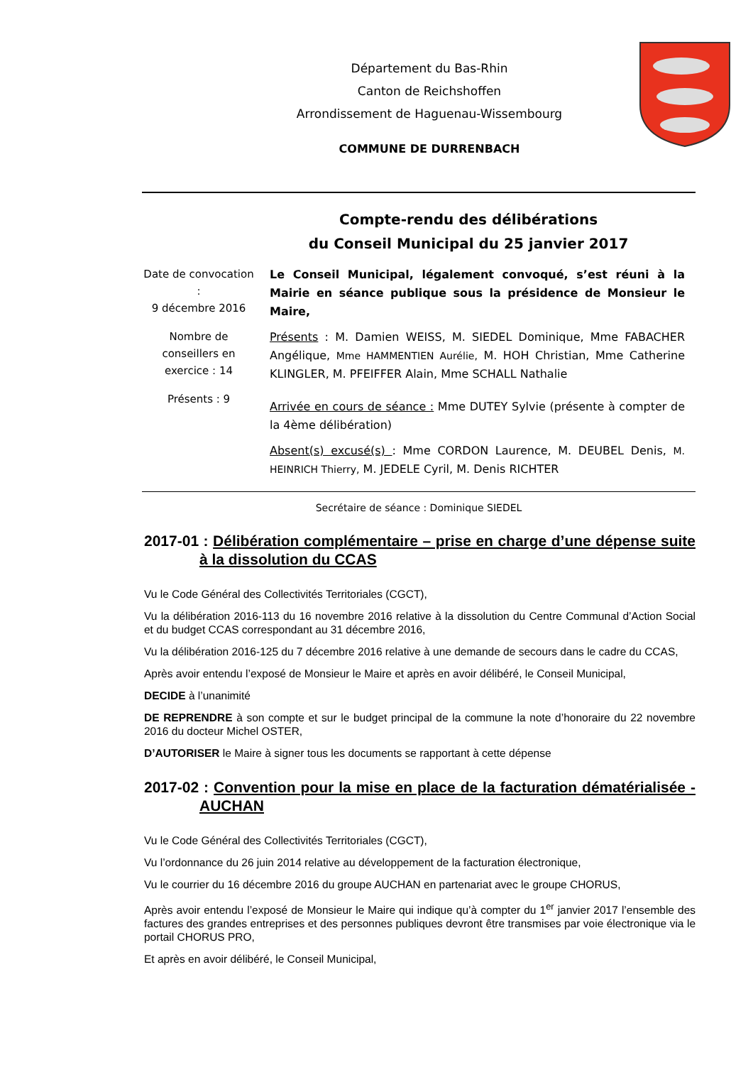Département du Bas-Rhin
Canton de Reichshoffen
Arrondissement de Haguenau-Wissembourg
COMMUNE DE DURRENBACH
Compte-rendu des délibérations
du Conseil Municipal du 25 janvier 2017
Date de convocation :
9 décembre 2016
Nombre de conseillers en exercice : 14
Présents : 9
Le Conseil Municipal, légalement convoqué, s’est réuni à la Mairie en séance publique sous la présidence de Monsieur le Maire,
Présents : M. Damien WEISS, M. SIEDEL Dominique, Mme FABACHER Angélique, Mme HAMMENTIEN Aurélie, M. HOH Christian, Mme Catherine KLINGLER, M. PFEIFFER Alain, Mme SCHALL Nathalie
Arrivée en cours de séance : Mme DUTEY Sylvie (présente à compter de la 4ème délibération)
Absent(s) excusé(s) : Mme CORDON Laurence, M. DEUBEL Denis, M. HEINRICH Thierry, M. JEDELE Cyril, M. Denis RICHTER
Secrétaire de séance : Dominique SIEDEL
2017-01 : Délibération complémentaire – prise en charge d’une dépense suite à la dissolution du CCAS
Vu le Code Général des Collectivités Territoriales (CGCT),
Vu la délibération 2016-113 du 16 novembre 2016 relative à la dissolution du Centre Communal d’Action Social et du budget CCAS correspondant au 31 décembre 2016,
Vu la délibération 2016-125 du 7 décembre 2016 relative à une demande de secours dans le cadre du CCAS,
Après avoir entendu l’exposé de Monsieur le Maire et après en avoir délibéré, le Conseil Municipal,
DECIDE à l’unanimité
DE REPRENDRE à son compte et sur le budget principal de la commune la note d’honoraire du 22 novembre 2016 du docteur Michel OSTER,
D’AUTORISER le Maire à signer tous les documents se rapportant à cette dépense
2017-02 : Convention pour la mise en place de la facturation dématérialisée - AUCHAN
Vu le Code Général des Collectivités Territoriales (CGCT),
Vu l’ordonnance du 26 juin 2014 relative au développement de la facturation électronique,
Vu le courrier du 16 décembre 2016 du groupe AUCHAN en partenariat avec le groupe CHORUS,
Après avoir entendu l’exposé de Monsieur le Maire qui indique qu’à compter du 1<sup>er</sup> janvier 2017 l’ensemble des factures des grandes entreprises et des personnes publiques devront être transmises par voie électronique via le portail CHORUS PRO,
Et après en avoir délibéré, le Conseil Municipal,